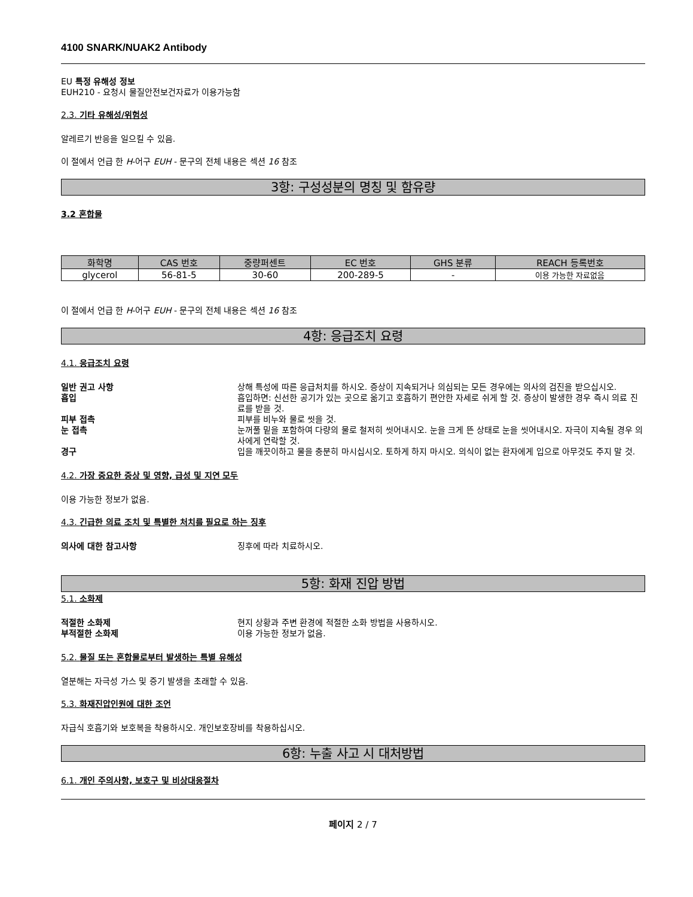4100 SNARK/NUAK2 Antibody
EU 특정 유해성 정보
EUH210 - 요청시 물질안전보건자료가 이용가능함
2.3. 기타 유해성/위험성
알레르기 반응을 일으킬 수 있음.
이 절에서 언급 한 H-어구 EUH - 문구의 전체 내용은 섹션 16 참조
3항: 구성성분의 명칭 및 함유량
3.2 혼합물
| 화학명 | CAS 번호 | 중량퍼센트 | EC 번호 | GHS 분류 | REACH 등록번호 |
| --- | --- | --- | --- | --- | --- |
| glycerol | 56-81-5 | 30-60 | 200-289-5 | - | 이용 가능한 자료없음 |
이 절에서 언급 한 H-어구 EUH - 문구의 전체 내용은 섹션 16 참조
4항: 응급조치 요령
4.1. 응급조치 요령
일반 권고 사항 상해 특성에 따른 응급처치를 하시오. 증상이 지속되거나 의심되는 모든 경우에는 의사의 검진을 받으십시오. 흡입 흡입하면: 신선한 공기가 있는 곳으로 옮기고 호흡하기 편안한 자세로 쉬게 할 것. 증상이 발생한 경우 즉시 의료 진료를 받을 것. 피부 접촉 피부를 비누와 물로 씻을 것. 눈 접촉 눈꺼풀 밑을 포함하여 다량의 물로 철저히 씻어내시오. 눈을 크게 뜬 상태로 눈을 씻어내시오. 자극이 지속될 경우 의사에게 연락할 것. 경구 입을 깨끗이하고 물을 충분히 마시십시오. 토하게 하지 마시오. 의식이 없는 환자에게 입으로 아무것도 주지 말 것.
4.2. 가장 중요한 증상 및 영향, 급성 및 지연 모두
이용 가능한 정보가 없음.
4.3. 긴급한 의료 조치 및 특별한 처치를 필요로 하는 징후
의사에 대한 참고사항 징후에 따라 치료하시오.
5항: 화재 진압 방법
5.1. 소화제
적절한 소화제 현지 상황과 주변 환경에 적절한 소화 방법을 사용하시오. 부적절한 소화제 이용 가능한 정보가 없음.
5.2. 물질 또는 혼합물로부터 발생하는 특별 유해성
열분해는 자극성 가스 및 증기 발생을 초래할 수 있음.
5.3. 화재진압인원에 대한 조언
자급식 호흡기와 보호복을 착용하시오. 개인보호장비를 착용하십시오.
6항: 누출 사고 시 대처방법
6.1. 개인 주의사항, 보호구 및 비상대응절차
페이지 2 / 7